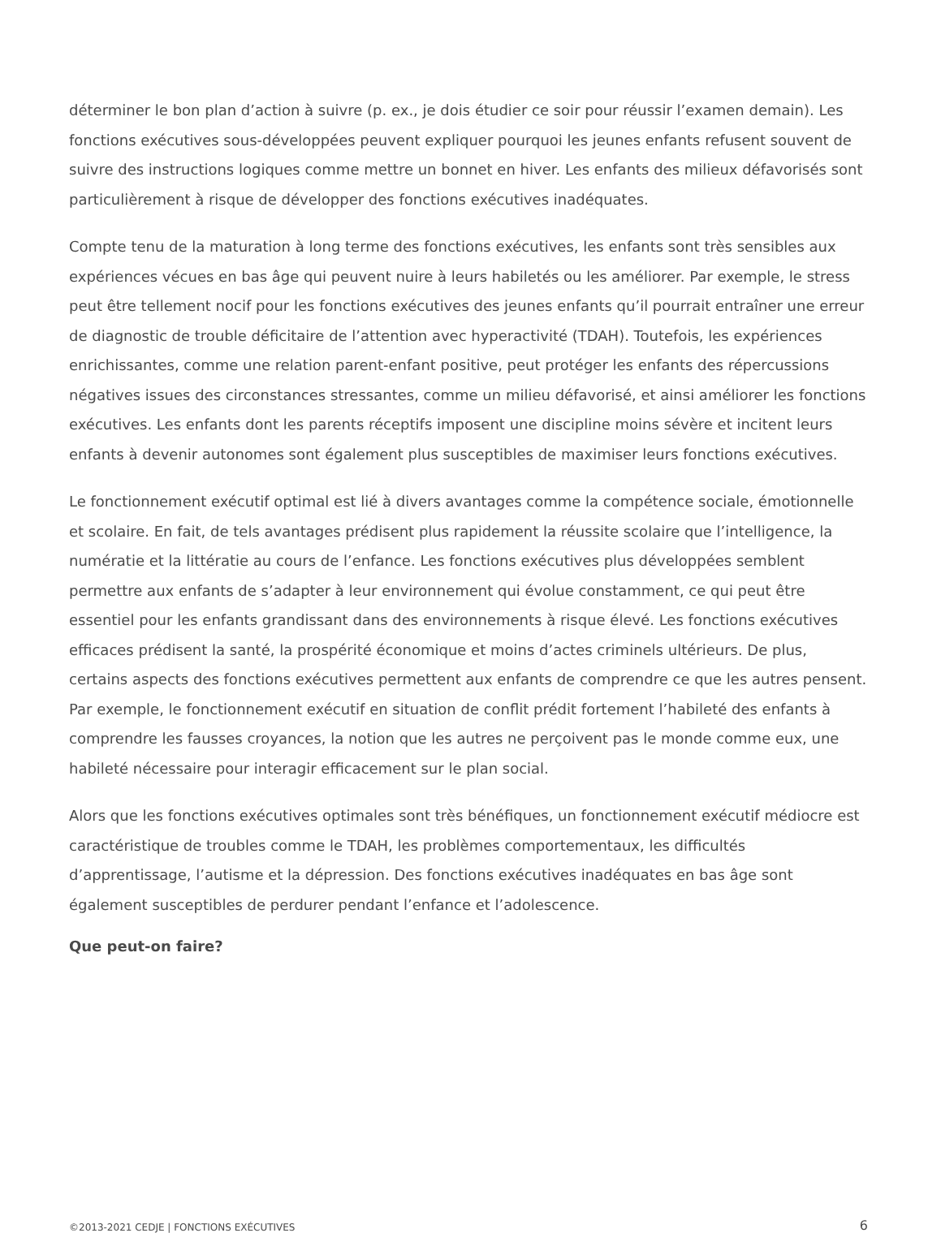déterminer le bon plan d’action à suivre (p. ex., je dois étudier ce soir pour réussir l’examen demain). Les fonctions exécutives sous-développées peuvent expliquer pourquoi les jeunes enfants refusent souvent de suivre des instructions logiques comme mettre un bonnet en hiver. Les enfants des milieux défavorisés sont particulièrement à risque de développer des fonctions exécutives inadéquates.
Compte tenu de la maturation à long terme des fonctions exécutives, les enfants sont très sensibles aux expériences vécues en bas âge qui peuvent nuire à leurs habiletés ou les améliorer. Par exemple, le stress peut être tellement nocif pour les fonctions exécutives des jeunes enfants qu’il pourrait entraîner une erreur de diagnostic de trouble déficitaire de l’attention avec hyperactivité (TDAH). Toutefois, les expériences enrichissantes, comme une relation parent-enfant positive, peut protéger les enfants des répercussions négatives issues des circonstances stressantes, comme un milieu défavorisé, et ainsi améliorer les fonctions exécutives. Les enfants dont les parents réceptifs imposent une discipline moins sévère et incitent leurs enfants à devenir autonomes sont également plus susceptibles de maximiser leurs fonctions exécutives.
Le fonctionnement exécutif optimal est lié à divers avantages comme la compétence sociale, émotionnelle et scolaire. En fait, de tels avantages prédisent plus rapidement la réussite scolaire que l’intelligence, la numératie et la littératie au cours de l’enfance. Les fonctions exécutives plus développées semblent permettre aux enfants de s’adapter à leur environnement qui évolue constamment, ce qui peut être essentiel pour les enfants grandissant dans des environnements à risque élevé. Les fonctions exécutives efficaces prédisent la santé, la prospérité économique et moins d’actes criminels ultérieurs. De plus, certains aspects des fonctions exécutives permettent aux enfants de comprendre ce que les autres pensent. Par exemple, le fonctionnement exécutif en situation de conflit prédit fortement l’habileté des enfants à comprendre les fausses croyances, la notion que les autres ne perçoivent pas le monde comme eux, une habileté nécessaire pour interagir efficacement sur le plan social.
Alors que les fonctions exécutives optimales sont très bénéfiques, un fonctionnement exécutif médiocre est caractéristique de troubles comme le TDAH, les problèmes comportementaux, les difficultés d’apprentissage, l’autisme et la dépression. Des fonctions exécutives inadéquates en bas âge sont également susceptibles de perdurer pendant l’enfance et l’adolescence.
Que peut-on faire?
©2013-2021 CEDJE | FONCTIONS EXÉCUTIVES 6